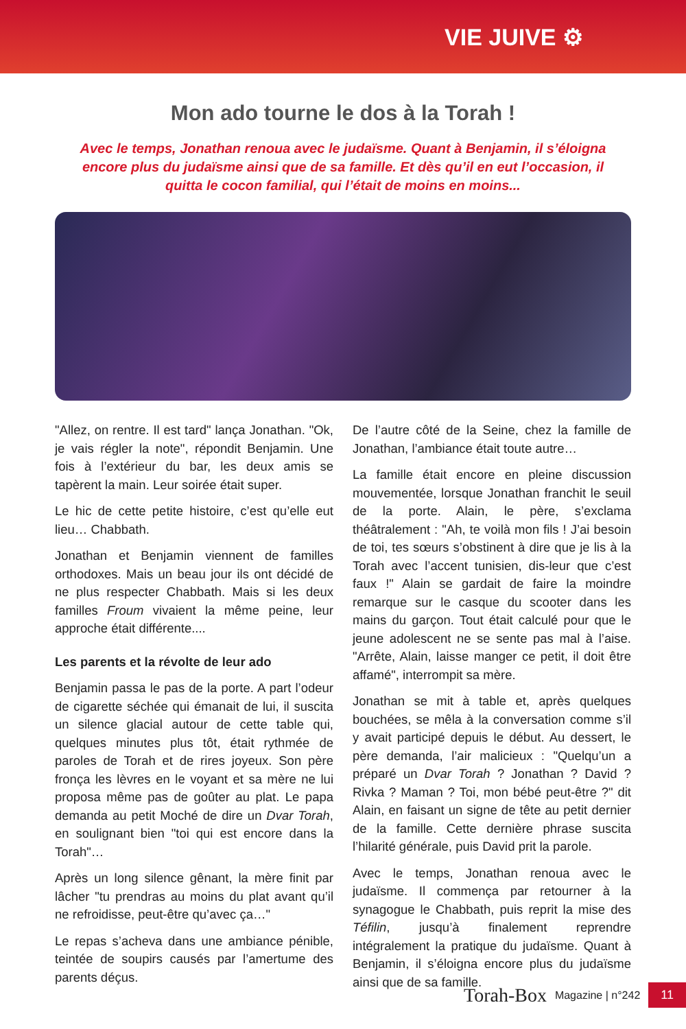VIE JUIVE ⚙
Mon ado tourne le dos à la Torah !
Avec le temps, Jonathan renoua avec le judaïsme. Quant à Benjamin, il s’éloigna encore plus du judaïsme ainsi que de sa famille. Et dès qu’il en eut l’occasion, il quitta le cocon familial, qui l’était de moins en moins...
"Allez, on rentre. Il est tard" lança Jonathan. "Ok, je vais régler la note", répondit Benjamin. Une fois à l’extérieur du bar, les deux amis se tapèrent la main. Leur soirée était super.
Le hic de cette petite histoire, c’est qu’elle eut lieu… Chabbath.
Jonathan et Benjamin viennent de familles orthodoxes. Mais un beau jour ils ont décidé de ne plus respecter Chabbath. Mais si les deux familles Froum vivaient la même peine, leur approche était différente....
Les parents et la révolte de leur ado
Benjamin passa le pas de la porte. A part l’odeur de cigarette séchée qui émanait de lui, il suscita un silence glacial autour de cette table qui, quelques minutes plus tôt, était rythmée de paroles de Torah et de rires joyeux. Son père fronça les lèvres en le voyant et sa mère ne lui proposa même pas de goûter au plat. Le papa demanda au petit Moché de dire un Dvar Torah, en soulignant bien "toi qui est encore dans la Torah"…
Après un long silence gênant, la mère finit par lâcher "tu prendras au moins du plat avant qu’il ne refroidisse, peut-être qu’avec ça…"
Le repas s’acheva dans une ambiance pénible, teintée de soupirs causés par l’amertume des parents déçus.
De l’autre côté de la Seine, chez la famille de Jonathan, l’ambiance était toute autre…
La famille était encore en pleine discussion mouvementée, lorsque Jonathan franchit le seuil de la porte. Alain, le père, s’exclama théâtralement : "Ah, te voilà mon fils ! J’ai besoin de toi, tes sœurs s’obstinent à dire que je lis à la Torah avec l’accent tunisien, dis-leur que c’est faux !" Alain se gardait de faire la moindre remarque sur le casque du scooter dans les mains du garçon. Tout était calculé pour que le jeune adolescent ne se sente pas mal à l’aise. "Arrête, Alain, laisse manger ce petit, il doit être affamé", interrompit sa mère.
Jonathan se mit à table et, après quelques bouchées, se mêla à la conversation comme s’il y avait participé depuis le début. Au dessert, le père demanda, l’air malicieux : "Quelqu’un a préparé un Dvar Torah ? Jonathan ? David ? Rivka ? Maman ? Toi, mon bébé peut-être ?" dit Alain, en faisant un signe de tête au petit dernier de la famille. Cette dernière phrase suscita l’hilarité générale, puis David prit la parole.
Avec le temps, Jonathan renoua avec le judaïsme. Il commença par retourner à la synagogue le Chabbath, puis reprit la mise des Téfilin, jusqu’à finalement reprendre intégralement la pratique du judaïsme. Quant à Benjamin, il s’éloigna encore plus du judaïsme ainsi que de sa famille.
Torah-Box Magazine | n°242 11